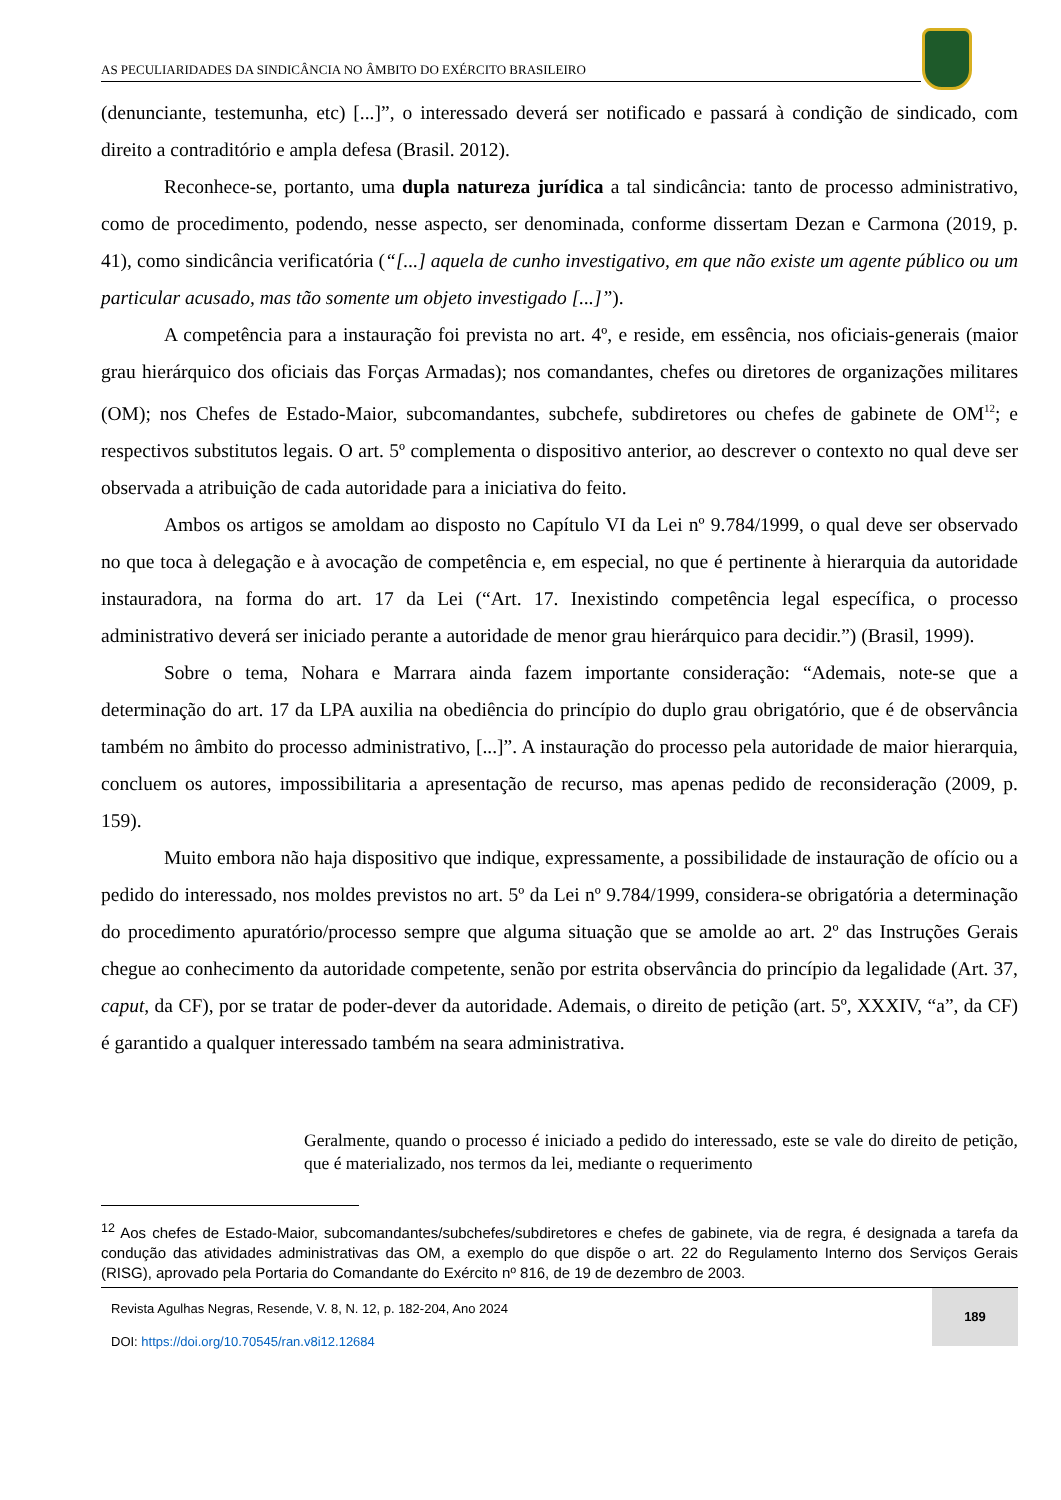AS PECULIARIDADES DA SINDICÂNCIA NO ÂMBITO DO EXÉRCITO BRASILEIRO
(denunciante, testemunha, etc) [...]”, o interessado deverá ser notificado e passará à condição de sindicado, com direito a contraditório e ampla defesa (Brasil. 2012).
Reconhece-se, portanto, uma dupla natureza jurídica a tal sindicância: tanto de processo administrativo, como de procedimento, podendo, nesse aspecto, ser denominada, conforme dissertam Dezan e Carmona (2019, p. 41), como sindicância verificatória (“[...] aquela de cunho investigativo, em que não existe um agente público ou um particular acusado, mas tão somente um objeto investigado [...]”).
A competência para a instauração foi prevista no art. 4º, e reside, em essência, nos oficiais-generais (maior grau hierárquico dos oficiais das Forças Armadas); nos comandantes, chefes ou diretores de organizações militares (OM); nos Chefes de Estado-Maior, subcomandantes, subchefe, subdiretores ou chefes de gabinete de OM<sup>12</sup>; e respectivos substitutos legais. O art. 5º complementa o dispositivo anterior, ao descrever o contexto no qual deve ser observada a atribuição de cada autoridade para a iniciativa do feito.
Ambos os artigos se amoldam ao disposto no Capítulo VI da Lei nº 9.784/1999, o qual deve ser observado no que toca à delegação e à avocação de competência e, em especial, no que é pertinente à hierarquia da autoridade instauradora, na forma do art. 17 da Lei (“Art. 17. Inexistindo competência legal específica, o processo administrativo deverá ser iniciado perante a autoridade de menor grau hierárquico para decidir.”) (Brasil, 1999).
Sobre o tema, Nohara e Marrara ainda fazem importante consideração: “Ademais, note-se que a determinação do art. 17 da LPA auxilia na obediência do princípio do duplo grau obrigatório, que é de observância também no âmbito do processo administrativo, [...]”. A instauração do processo pela autoridade de maior hierarquia, concluem os autores, impossibilitaria a apresentação de recurso, mas apenas pedido de reconsideração (2009, p. 159).
Muito embora não haja dispositivo que indique, expressamente, a possibilidade de instauração de ofício ou a pedido do interessado, nos moldes previstos no art. 5º da Lei nº 9.784/1999, considera-se obrigatória a determinação do procedimento apuratório/processo sempre que alguma situação que se amolde ao art. 2º das Instruções Gerais chegue ao conhecimento da autoridade competente, senão por estrita observância do princípio da legalidade (Art. 37, caput, da CF), por se tratar de poder-dever da autoridade. Ademais, o direito de petição (art. 5º, XXXIV, “a”, da CF) é garantido a qualquer interessado também na seara administrativa.
Geralmente, quando o processo é iniciado a pedido do interessado, este se vale do direito de petição, que é materializado, nos termos da lei, mediante o requerimento
<sup>12</sup> Aos chefes de Estado-Maior, subcomandantes/subchefes/subdiretores e chefes de gabinete, via de regra, é designada a tarefa da condução das atividades administrativas das OM, a exemplo do que dispõe o art. 22 do Regulamento Interno dos Serviços Gerais (RISG), aprovado pela Portaria do Comandante do Exército nº 816, de 19 de dezembro de 2003.
Revista Agulhas Negras, Resende, V. 8, N. 12, p. 182-204, Ano 2024
DOI: https://doi.org/10.70545/ran.v8i12.12684
189